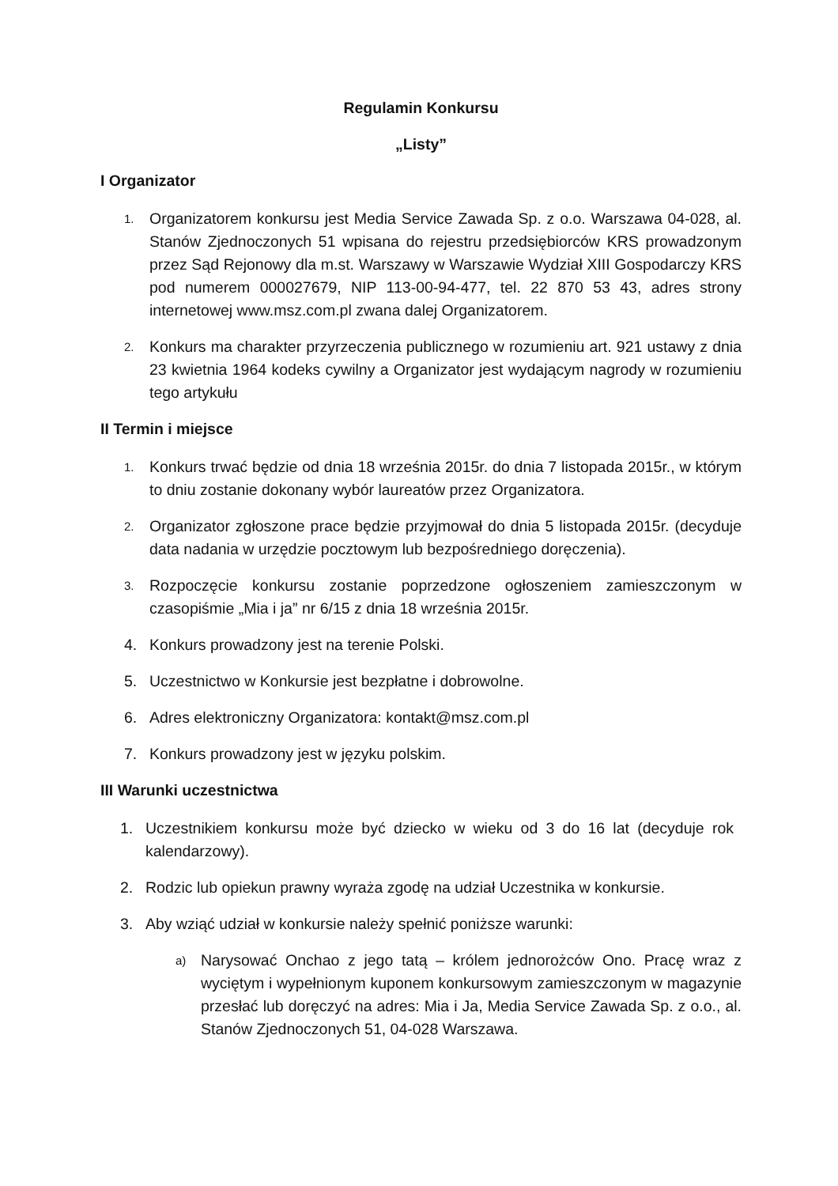Regulamin Konkursu
„Listy”
I Organizator
1. Organizatorem konkursu jest Media Service Zawada Sp. z o.o. Warszawa 04-028, al. Stanów Zjednoczonych 51 wpisana do rejestru przedsiębiorców KRS prowadzonym przez Sąd Rejonowy dla m.st. Warszawy w Warszawie Wydział XIII Gospodarczy KRS pod numerem 000027679, NIP 113-00-94-477, tel. 22 870 53 43, adres strony internetowej www.msz.com.pl zwana dalej Organizatorem.
2. Konkurs ma charakter przyrzeczenia publicznego w rozumieniu art. 921 ustawy z dnia 23 kwietnia 1964 kodeks cywilny a Organizator jest wydającym nagrody w rozumieniu tego artykułu
II Termin i miejsce
1. Konkurs trwać będzie od dnia 18 września 2015r. do dnia 7 listopada 2015r., w którym to dniu zostanie dokonany wybór laureatów przez Organizatora.
2. Organizator zgłoszone prace będzie przyjmował do dnia 5 listopada 2015r. (decyduje data nadania w urzędzie pocztowym lub bezpośredniego doręczenia).
3. Rozpoczęcie konkursu zostanie poprzedzone ogłoszeniem zamieszczonym w czasopiśmie „Mia i ja” nr 6/15 z dnia 18 września 2015r.
4. Konkurs prowadzony jest na terenie Polski.
5. Uczestnictwo w Konkursie jest bezpłatne i dobrowolne.
6. Adres elektroniczny Organizatora: kontakt@msz.com.pl
7. Konkurs prowadzony jest w języku polskim.
III Warunki uczestnictwa
1. Uczestnikiem konkursu może być dziecko w wieku od 3 do 16 lat (decyduje rok kalendarzowy).
2. Rodzic lub opiekun prawny wyraża zgodę na udział Uczestnika w konkursie.
3. Aby wziąć udział w konkursie należy spełnić poniższe warunki:
a) Narysować Onchao z jego tatą – królem jednorożców Ono. Pracę wraz z wyciętym i wypełnionym kuponem konkursowym zamieszczonym w magazynie przesłać lub doręczyć na adres: Mia i Ja, Media Service Zawada Sp. z o.o., al. Stanów Zjednoczonych 51, 04-028 Warszawa.